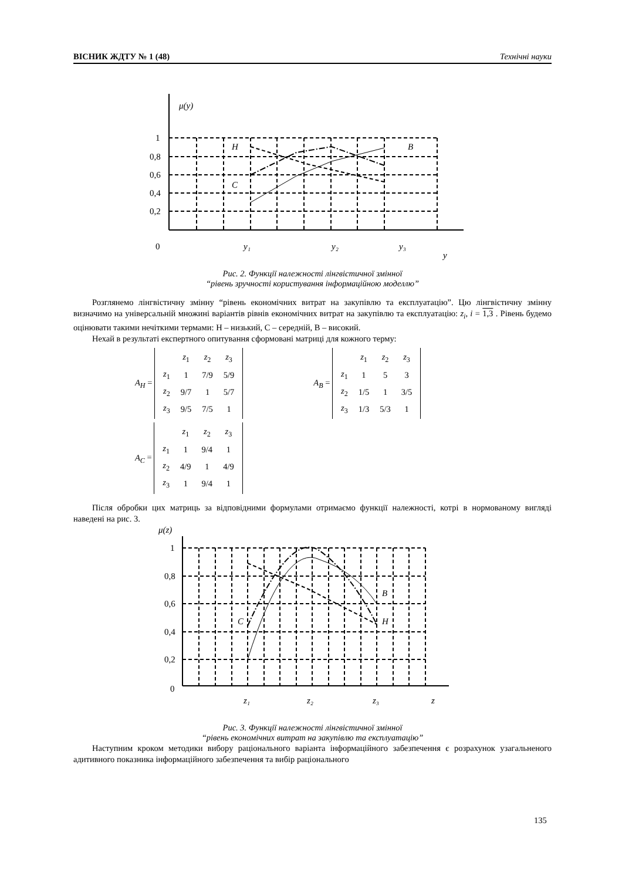ВІСНИК ЖДТУ № 1 (48) Технічні науки
μ(y)
1
0,8
0,6
0,4
0,2
0
H
C
B
y₁
y₂
y₃
y
Рис. 2. Функції належності лінгвістичної змінної
“рівень зручності користування інформаційною моделлю”
Розглянемо лінгвістичну змінну “рівень економічних витрат на закупівлю та експлуатацію”. Цю лінгвістичну змінну визначимо на універсальній множині варіантів рівнів економічних витрат на закупівлю та експлуатацію: z<sub>i</sub>, i = 1,3 . Рівень будемо оцінювати такими нечіткими термами: Н – низький, С – середній, В – високий.
Нехай в результаті експертного опитування сформовані матриці для кожного терму:
A<sub>H</sub> =
| | z<sub>1</sub> | z<sub>2</sub> | z<sub>3</sub> |
| z<sub>1</sub> | 1 | 7/9 | 5/9 |
| z<sub>2</sub> | 9/7 | 1 | 5/7 |
| z<sub>3</sub> | 9/5 | 7/5 | 1 |
A<sub>B</sub> =
| | z<sub>1</sub> | z<sub>2</sub> | z<sub>3</sub> |
| z<sub>1</sub> | 1 | 5 | 3 |
| z<sub>2</sub> | 1/5 | 1 | 3/5 |
| z<sub>3</sub> | 1/3 | 5/3 | 1 |
A<sub>C</sub> =
| | z<sub>1</sub> | z<sub>2</sub> | z<sub>3</sub> |
| z<sub>1</sub> | 1 | 9/4 | 1 |
| z<sub>2</sub> | 4/9 | 1 | 4/9 |
| z<sub>3</sub> | 1 | 9/4 | 1 |
Після обробки цих матриць за відповідними формулами отримаємо функції належності, котрі в нормованому вигляді наведені на рис. 3.
μ(z)
1
0,8
0,6
0,4
0,2
0
B
H
C
z₁
z₂
z₃
z
Рис. 3. Функції належності лінгвістичної змінної
“рівень економічних витрат на закупівлю та експлуатацію”
Наступним кроком методики вибору раціонального варіанта інформаційного забезпечення є розрахунок узагальненого адитивного показника інформаційного забезпечення та вибір раціонального
135